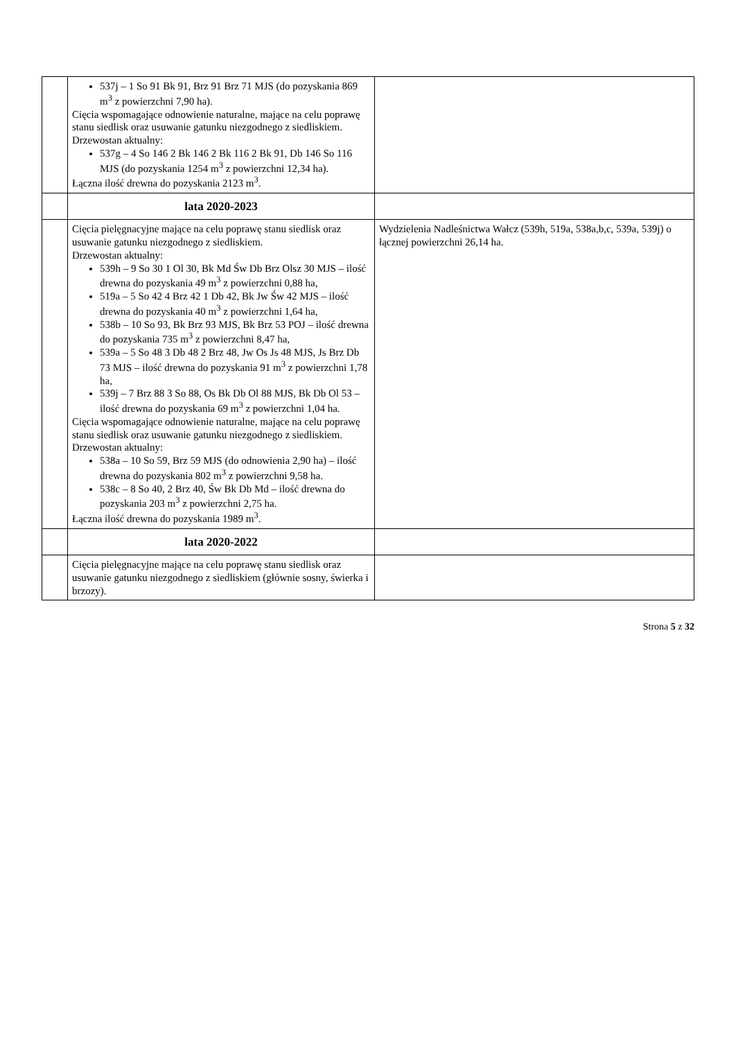| | 537j – 1 So 91 Bk 91, Brz 91 Brz 71 MJS (do pozyskania 869 m<sup>3</sup> z powierzchni 7,90 ha). Cięcia wspomagające odnowienie naturalne, mające na celu poprawę stanu siedlisk oraz usuwanie gatunku niezgodnego z siedliskiem. Drzewostan aktualny: 537g – 4 So 146 2 Bk 146 2 Bk 116 2 Bk 91, Db 146 So 116 MJS (do pozyskania 1254 m<sup>3</sup> z powierzchni 12,34 ha). Łączna ilość drewna do pozyskania 2123 m<sup>3</sup>. | |
| | lata 2020-2023 | |
| | Cięcia pielęgnacyjne mające na celu poprawę stanu siedlisk oraz usuwanie gatunku niezgodnego z siedliskiem. Drzewostan aktualny: 539h – 9 So 30 1 Ol 30, Bk Md Św Db Brz Olsz 30 MJS – ilość drewna do pozyskania 49 m<sup>3</sup> z powierzchni 0,88 ha, 519a – 5 So 42 4 Brz 42 1 Db 42, Bk Jw Św 42 MJS – ilość drewna do pozyskania 40 m<sup>3</sup> z powierzchni 1,64 ha, 538b – 10 So 93, Bk Brz 93 MJS, Bk Brz 53 POJ – ilość drewna do pozyskania 735 m<sup>3</sup> z powierzchni 8,47 ha, 539a – 5 So 48 3 Db 48 2 Brz 48, Jw Os Js 48 MJS, Js Brz Db 73 MJS – ilość drewna do pozyskania 91 m<sup>3</sup> z powierzchni 1,78 ha, 539j – 7 Brz 88 3 So 88, Os Bk Db Ol 88 MJS, Bk Db Ol 53 – ilość drewna do pozyskania 69 m<sup>3</sup> z powierzchni 1,04 ha. Cięcia wspomagające odnowienie naturalne, mające na celu poprawę stanu siedlisk oraz usuwanie gatunku niezgodnego z siedliskiem. Drzewostan aktualny: 538a – 10 So 59, Brz 59 MJS (do odnowienia 2,90 ha) – ilość drewna do pozyskania 802 m<sup>3</sup> z powierzchni 9,58 ha. 538c – 8 So 40, 2 Brz 40, Św Bk Db Md – ilość drewna do pozyskania 203 m<sup>3</sup> z powierzchni 2,75 ha. Łączna ilość drewna do pozyskania 1989 m<sup>3</sup>. | Wydzielenia Nadleśnictwa Wałcz (539h, 519a, 538a,b,c, 539a, 539j) o łącznej powierzchni 26,14 ha. |
| | lata 2020-2022 | |
| | Cięcia pielęgnacyjne mające na celu poprawę stanu siedlisk oraz usuwanie gatunku niezgodnego z siedliskiem (głównie sosny, świerka i brzozy). | |
Strona 5 z 32